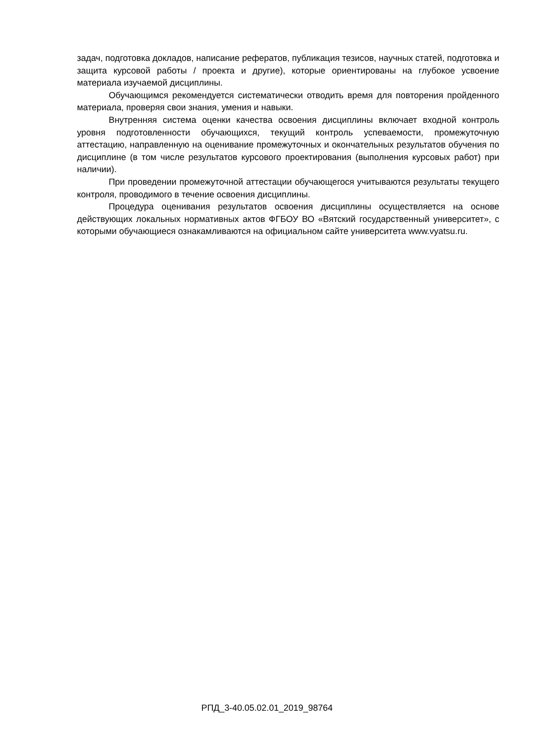задач, подготовка докладов, написание рефератов, публикация тезисов, научных статей, подготовка и защита курсовой работы / проекта и другие), которые ориентированы на глубокое усвоение материала изучаемой дисциплины.
Обучающимся рекомендуется систематически отводить время для повторения пройденного материала, проверяя свои знания, умения и навыки.
Внутренняя система оценки качества освоения дисциплины включает входной контроль уровня подготовленности обучающихся, текущий контроль успеваемости, промежуточную аттестацию, направленную на оценивание промежуточных и окончательных результатов обучения по дисциплине (в том числе результатов курсового проектирования (выполнения курсовых работ) при наличии).
При проведении промежуточной аттестации обучающегося учитываются результаты текущего контроля, проводимого в течение освоения дисциплины.
Процедура оценивания результатов освоения дисциплины осуществляется на основе действующих локальных нормативных актов ФГБОУ ВО «Вятский государственный университет», с которыми обучающиеся ознакамливаются на официальном сайте университета www.vyatsu.ru.
РПД_3-40.05.02.01_2019_98764